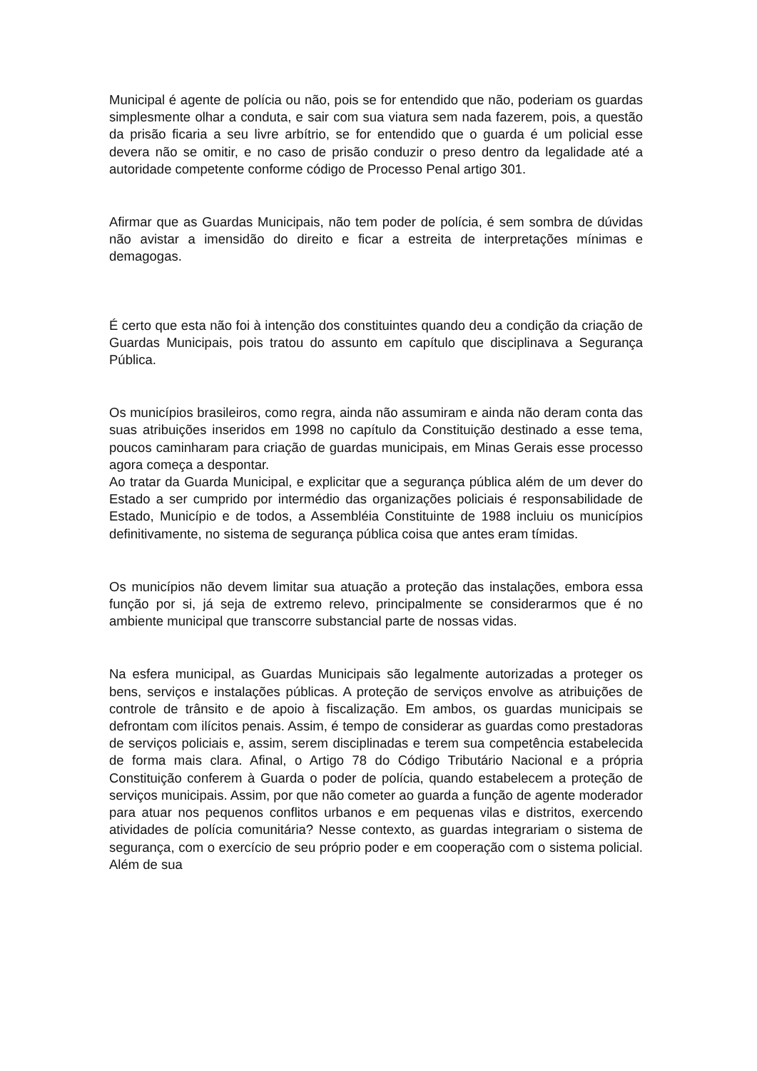Municipal é agente de polícia ou não, pois se for entendido que não, poderiam os guardas simplesmente olhar a conduta, e sair com sua viatura sem nada fazerem, pois, a questão da prisão ficaria a seu livre arbítrio, se for entendido que o guarda é um policial esse devera não se omitir, e no caso de prisão conduzir o preso dentro da legalidade até a autoridade competente conforme código de Processo Penal artigo 301.
Afirmar que as Guardas Municipais, não tem poder de polícia, é sem sombra de dúvidas não avistar a imensidão do direito e ficar a estreita de interpretações mínimas e demagogas.
É certo que esta não foi à intenção dos constituintes quando deu a condição da criação de Guardas Municipais, pois tratou do assunto em capítulo que disciplinava a Segurança Pública.
Os municípios brasileiros, como regra, ainda não assumiram e ainda não deram conta das suas atribuições inseridos em 1998 no capítulo da Constituição destinado a esse tema, poucos caminharam para criação de guardas municipais, em Minas Gerais esse processo agora começa a despontar.
Ao tratar da Guarda Municipal, e explicitar que a segurança pública além de um dever do Estado a ser cumprido por intermédio das organizações policiais é responsabilidade de Estado, Município e de todos, a Assembléia Constituinte de 1988 incluiu os municípios definitivamente, no sistema de segurança pública coisa que antes eram tímidas.
Os municípios não devem limitar sua atuação a proteção das instalações, embora essa função por si, já seja de extremo relevo, principalmente se considerarmos que é no ambiente municipal que transcorre substancial parte de nossas vidas.
Na esfera municipal, as Guardas Municipais são legalmente autorizadas a proteger os bens, serviços e instalações públicas. A proteção de serviços envolve as atribuições de controle de trânsito e de apoio à fiscalização. Em ambos, os guardas municipais se defrontam com ilícitos penais. Assim, é tempo de considerar as guardas como prestadoras de serviços policiais e, assim, serem disciplinadas e terem sua competência estabelecida de forma mais clara. Afinal, o Artigo 78 do Código Tributário Nacional e a própria Constituição conferem à Guarda o poder de polícia, quando estabelecem a proteção de serviços municipais. Assim, por que não cometer ao guarda a função de agente moderador para atuar nos pequenos conflitos urbanos e em pequenas vilas e distritos, exercendo atividades de polícia comunitária? Nesse contexto, as guardas integrariam o sistema de segurança, com o exercício de seu próprio poder e em cooperação com o sistema policial. Além de sua